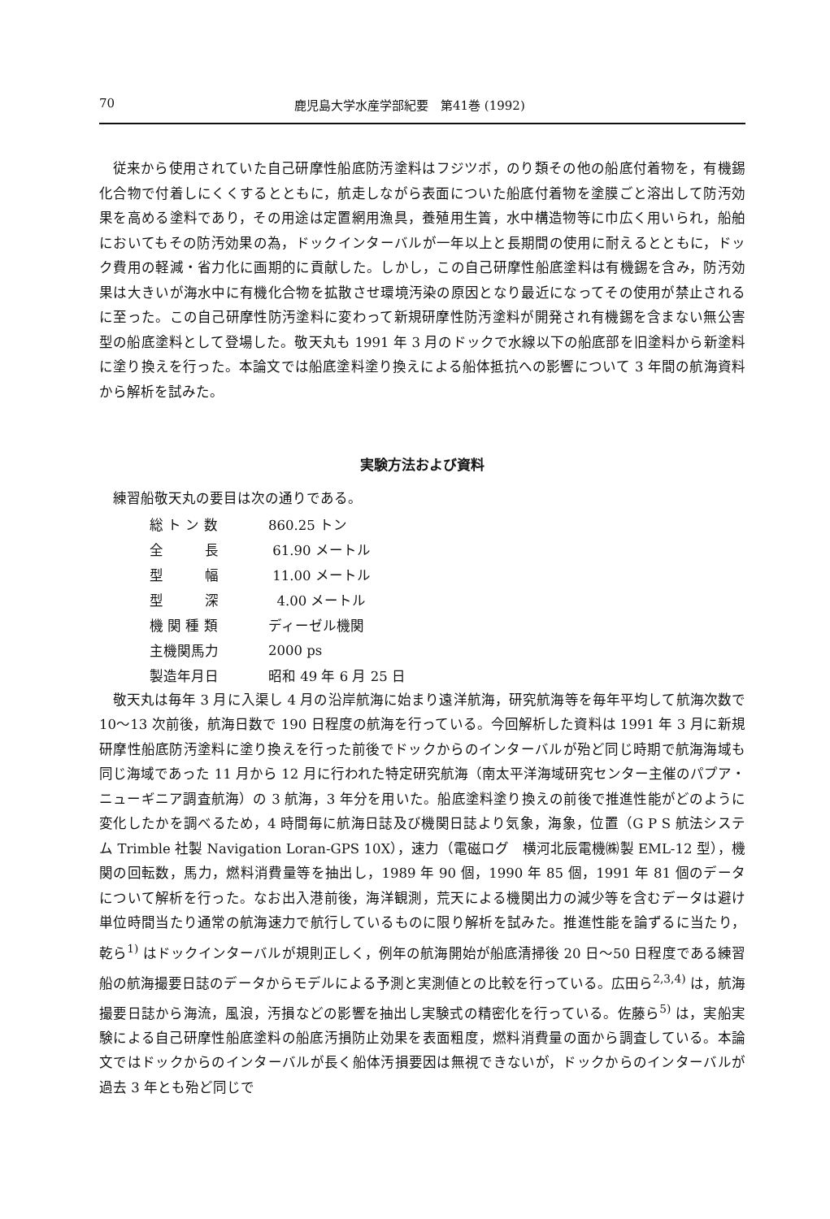70 鹿児島大学水産学部紀要　第41巻 (1992)
従来から使用されていた自己研摩性船底防汚塗料はフジツボ，のり類その他の船底付着物を，有機錫化合物で付着しにくくするとともに，航走しながら表面についた船底付着物を塗膜ごと溶出して防汚効果を高める塗料であり，その用途は定置網用漁具，養殖用生簀，水中構造物等に巾広く用いられ，船舶においてもその防汚効果の為，ドックインターバルが一年以上と長期間の使用に耐えるとともに，ドック費用の軽減・省力化に画期的に貢献した。しかし，この自己研摩性船底塗料は有機錫を含み，防汚効果は大きいが海水中に有機化合物を拡散させ環境汚染の原因となり最近になってその使用が禁止されるに至った。この自己研摩性防汚塗料に変わって新規研摩性防汚塗料が開発され有機錫を含まない無公害型の船底塗料として登場した。敬天丸も 1991 年 3 月のドックで水線以下の船底部を旧塗料から新塗料に塗り換えを行った。本論文では船底塗料塗り換えによる船体抵抗への影響について 3 年間の航海資料から解析を試みた。
実験方法および資料
練習船敬天丸の要目は次の通りである。
| 総 ト ン 数 | 860.25 トン |
| 全 長 | 61.90 メートル |
| 型 幅 | 11.00 メートル |
| 型 深 | 4.00 メートル |
| 機 関 種 類 | ディーゼル機関 |
| 主機関馬力 | 2000 ps |
| 製造年月日 | 昭和 49 年 6 月 25 日 |
敬天丸は毎年 3 月に入渠し 4 月の沿岸航海に始まり遠洋航海，研究航海等を毎年平均して航海次数で 10～13 次前後，航海日数で 190 日程度の航海を行っている。今回解析した資料は 1991 年 3 月に新規研摩性船底防汚塗料に塗り換えを行った前後でドックからのインターバルが殆ど同じ時期で航海海域も同じ海域であった 11 月から 12 月に行われた特定研究航海（南太平洋海域研究センター主催のパプア・ニューギニア調査航海）の 3 航海，3 年分を用いた。船底塗料塗り換えの前後で推進性能がどのように変化したかを調べるため，4 時間毎に航海日誌及び機関日誌より気象，海象，位置（G P S 航法システム Trimble 社製 Navigation Loran-GPS 10X），速力（電磁ログ　横河北辰電機㈱製 EML-12 型），機関の回転数，馬力，燃料消費量等を抽出し，1989 年 90 個，1990 年 85 個，1991 年 81 個のデータについて解析を行った。なお出入港前後，海洋観測，荒天による機関出力の減少等を含むデータは避け単位時間当たり通常の航海速力で航行しているものに限り解析を試みた。推進性能を論ずるに当たり，乾ら<sup>1)</sup> はドックインターバルが規則正しく，例年の航海開始が船底清掃後 20 日～50 日程度である練習船の航海撮要日誌のデータからモデルによる予測と実測値との比較を行っている。広田ら<sup>2,3,4)</sup> は，航海撮要日誌から海流，風浪，汚損などの影響を抽出し実験式の精密化を行っている。佐藤ら<sup>5)</sup> は，実船実験による自己研摩性船底塗料の船底汚損防止効果を表面粗度，燃料消費量の面から調査している。本論文ではドックからのインターバルが長く船体汚損要因は無視できないが，ドックからのインターバルが過去 3 年とも殆ど同じで